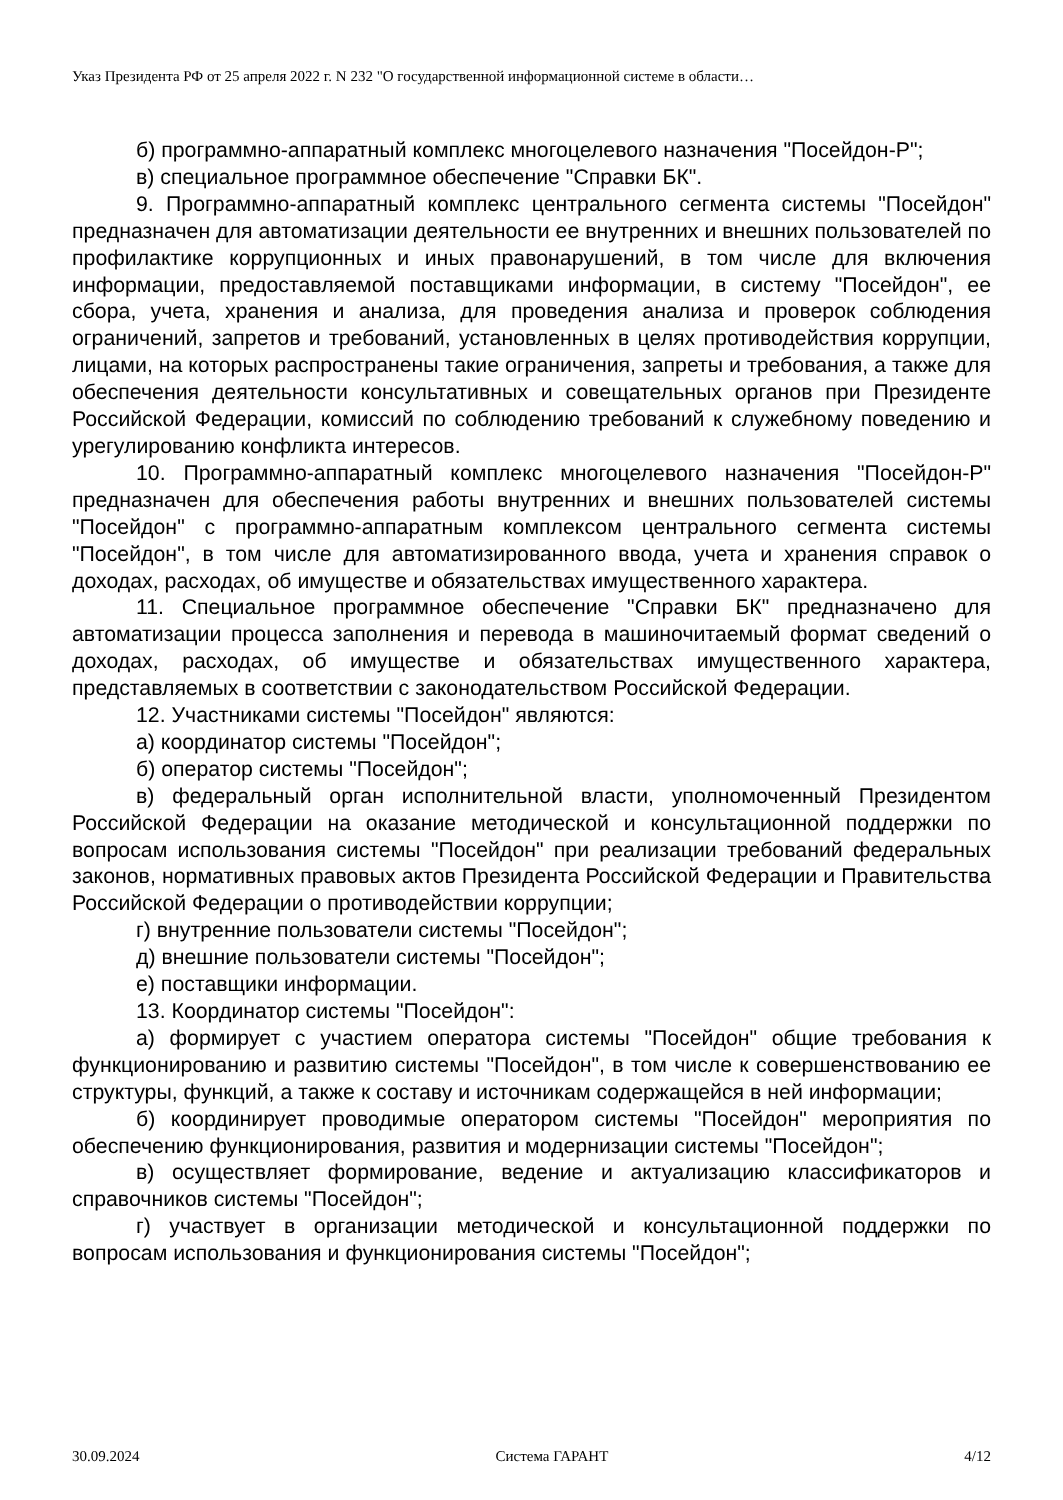Указ Президента РФ от 25 апреля 2022 г. N 232 "О государственной информационной системе в области…
б) программно-аппаратный комплекс многоцелевого назначения "Посейдон-Р";
в) специальное программное обеспечение "Справки БК".
9. Программно-аппаратный комплекс центрального сегмента системы "Посейдон" предназначен для автоматизации деятельности ее внутренних и внешних пользователей по профилактике коррупционных и иных правонарушений, в том числе для включения информации, предоставляемой поставщиками информации, в систему "Посейдон", ее сбора, учета, хранения и анализа, для проведения анализа и проверок соблюдения ограничений, запретов и требований, установленных в целях противодействия коррупции, лицами, на которых распространены такие ограничения, запреты и требования, а также для обеспечения деятельности консультативных и совещательных органов при Президенте Российской Федерации, комиссий по соблюдению требований к служебному поведению и урегулированию конфликта интересов.
10. Программно-аппаратный комплекс многоцелевого назначения "Посейдон-Р" предназначен для обеспечения работы внутренних и внешних пользователей системы "Посейдон" с программно-аппаратным комплексом центрального сегмента системы "Посейдон", в том числе для автоматизированного ввода, учета и хранения справок о доходах, расходах, об имуществе и обязательствах имущественного характера.
11. Специальное программное обеспечение "Справки БК" предназначено для автоматизации процесса заполнения и перевода в машиночитаемый формат сведений о доходах, расходах, об имуществе и обязательствах имущественного характера, представляемых в соответствии с законодательством Российской Федерации.
12. Участниками системы "Посейдон" являются:
а) координатор системы "Посейдон";
б) оператор системы "Посейдон";
в) федеральный орган исполнительной власти, уполномоченный Президентом Российской Федерации на оказание методической и консультационной поддержки по вопросам использования системы "Посейдон" при реализации требований федеральных законов, нормативных правовых актов Президента Российской Федерации и Правительства Российской Федерации о противодействии коррупции;
г) внутренние пользователи системы "Посейдон";
д) внешние пользователи системы "Посейдон";
е) поставщики информации.
13. Координатор системы "Посейдон":
а) формирует с участием оператора системы "Посейдон" общие требования к функционированию и развитию системы "Посейдон", в том числе к совершенствованию ее структуры, функций, а также к составу и источникам содержащейся в ней информации;
б) координирует проводимые оператором системы "Посейдон" мероприятия по обеспечению функционирования, развития и модернизации системы "Посейдон";
в) осуществляет формирование, ведение и актуализацию классификаторов и справочников системы "Посейдон";
г) участвует в организации методической и консультационной поддержки по вопросам использования и функционирования системы "Посейдон";
30.09.2024 Система ГАРАНТ 4/12